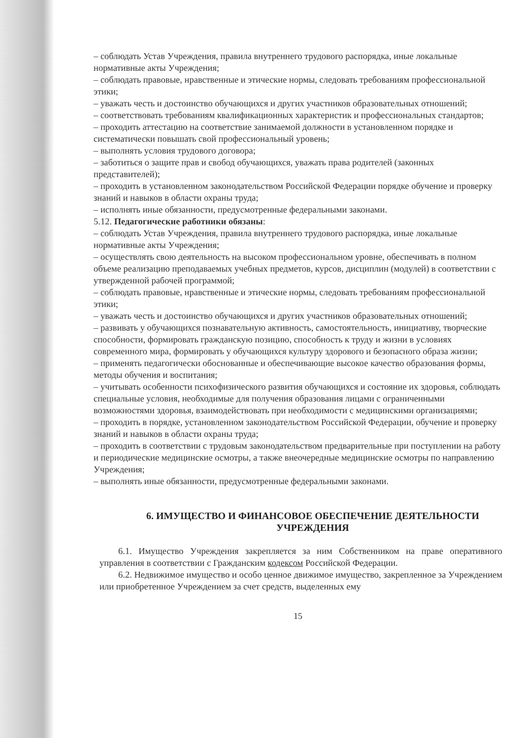– соблюдать Устав Учреждения, правила внутреннего трудового распорядка, иные локальные нормативные акты Учреждения;
– соблюдать правовые, нравственные и этические нормы, следовать требованиям профессиональной этики;
– уважать честь и достоинство обучающихся и других участников образовательных отношений;
– соответствовать требованиям квалификационных характеристик и профессиональных стандартов;
– проходить аттестацию на соответствие занимаемой должности в установленном порядке и систематически повышать свой профессиональный уровень;
– выполнять условия трудового договора;
– заботиться о защите прав и свобод обучающихся, уважать права родителей (законных представителей);
– проходить в установленном законодательством Российской Федерации порядке обучение и проверку знаний и навыков в области охраны труда;
– исполнять иные обязанности, предусмотренные федеральными законами.
5.12. Педагогические работники обязаны:
– соблюдать Устав Учреждения, правила внутреннего трудового распорядка, иные локальные нормативные акты Учреждения;
– осуществлять свою деятельность на высоком профессиональном уровне, обеспечивать в полном объеме реализацию преподаваемых учебных предметов, курсов, дисциплин (модулей) в соответствии с утвержденной рабочей программой;
– соблюдать правовые, нравственные и этические нормы, следовать требованиям профессиональной этики;
– уважать честь и достоинство обучающихся и других участников образовательных отношений;
– развивать у обучающихся познавательную активность, самостоятельность, инициативу, творческие способности, формировать гражданскую позицию, способность к труду и жизни в условиях современного мира, формировать у обучающихся культуру здорового и безопасного образа жизни;
– применять педагогически обоснованные и обеспечивающие высокое качество образования формы, методы обучения и воспитания;
– учитывать особенности психофизического развития обучающихся и состояние их здоровья, соблюдать специальные условия, необходимые для получения образования лицами с ограниченными возможностями здоровья, взаимодействовать при необходимости с медицинскими организациями;
– проходить в порядке, установленном законодательством Российской Федерации, обучение и проверку знаний и навыков в области охраны труда;
– проходить в соответствии с трудовым законодательством предварительные при поступлении на работу и периодические медицинские осмотры, а также внеочередные медицинские осмотры по направлению Учреждения;
– выполнять иные обязанности, предусмотренные федеральными законами.
6. ИМУЩЕСТВО И ФИНАНСОВОЕ ОБЕСПЕЧЕНИЕ ДЕЯТЕЛЬНОСТИ УЧРЕЖДЕНИЯ
6.1. Имущество Учреждения закрепляется за ним Собственником на праве оперативного управления в соответствии с Гражданским кодексом Российской Федерации.
6.2. Недвижимое имущество и особо ценное движимое имущество, закрепленное за Учреждением или приобретенное Учреждением за счет средств, выделенных ему
15